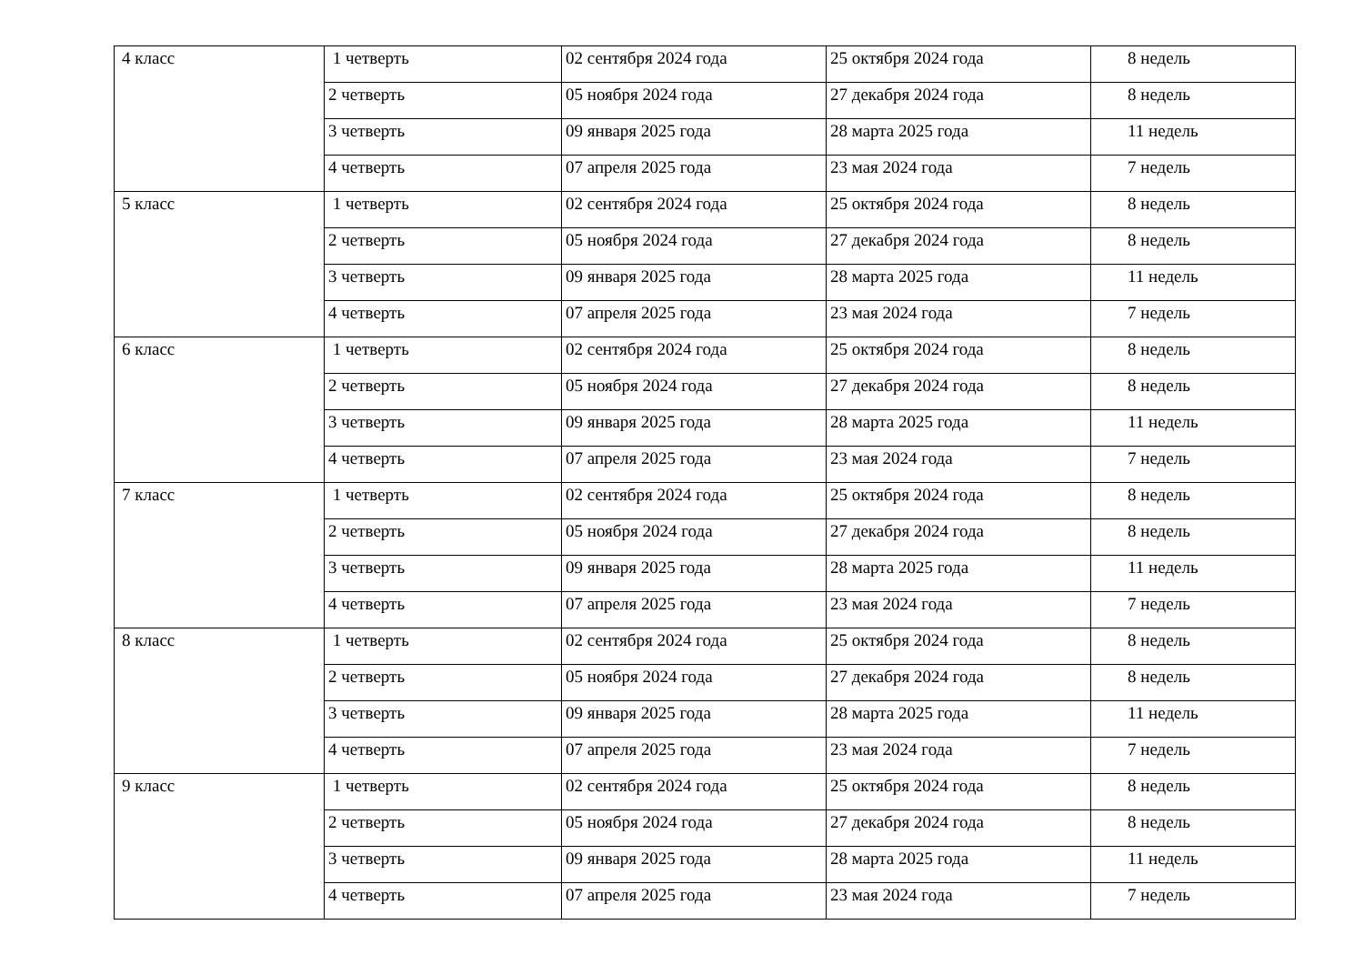| 4 класс | 1 четверть | 02 сентября 2024 года | 25 октября 2024 года | 8 недель |
| | 2 четверть | 05 ноября 2024 года | 27 декабря 2024 года | 8 недель |
| | 3 четверть | 09 января 2025 года | 28 марта 2025 года | 11 недель |
| | 4 четверть | 07 апреля 2025 года | 23 мая 2024 года | 7 недель |
| 5 класс | 1 четверть | 02 сентября 2024 года | 25 октября 2024 года | 8 недель |
| | 2 четверть | 05 ноября 2024 года | 27 декабря 2024 года | 8 недель |
| | 3 четверть | 09 января 2025 года | 28 марта 2025 года | 11 недель |
| | 4 четверть | 07 апреля 2025 года | 23 мая 2024 года | 7 недель |
| 6 класс | 1 четверть | 02 сентября 2024 года | 25 октября 2024 года | 8 недель |
| | 2 четверть | 05 ноября 2024 года | 27 декабря 2024 года | 8 недель |
| | 3 четверть | 09 января 2025 года | 28 марта 2025 года | 11 недель |
| | 4 четверть | 07 апреля 2025 года | 23 мая 2024 года | 7 недель |
| 7 класс | 1 четверть | 02 сентября 2024 года | 25 октября 2024 года | 8 недель |
| | 2 четверть | 05 ноября 2024 года | 27 декабря 2024 года | 8 недель |
| | 3 четверть | 09 января 2025 года | 28 марта 2025 года | 11 недель |
| | 4 четверть | 07 апреля 2025 года | 23 мая 2024 года | 7 недель |
| 8 класс | 1 четверть | 02 сентября 2024 года | 25 октября 2024 года | 8 недель |
| | 2 четверть | 05 ноября 2024 года | 27 декабря 2024 года | 8 недель |
| | 3 четверть | 09 января 2025 года | 28 марта 2025 года | 11 недель |
| | 4 четверть | 07 апреля 2025 года | 23 мая 2024 года | 7 недель |
| 9 класс | 1 четверть | 02 сентября 2024 года | 25 октября 2024 года | 8 недель |
| | 2 четверть | 05 ноября 2024 года | 27 декабря 2024 года | 8 недель |
| | 3 четверть | 09 января 2025 года | 28 марта 2025 года | 11 недель |
| | 4 четверть | 07 апреля 2025 года | 23 мая 2024 года | 7 недель |